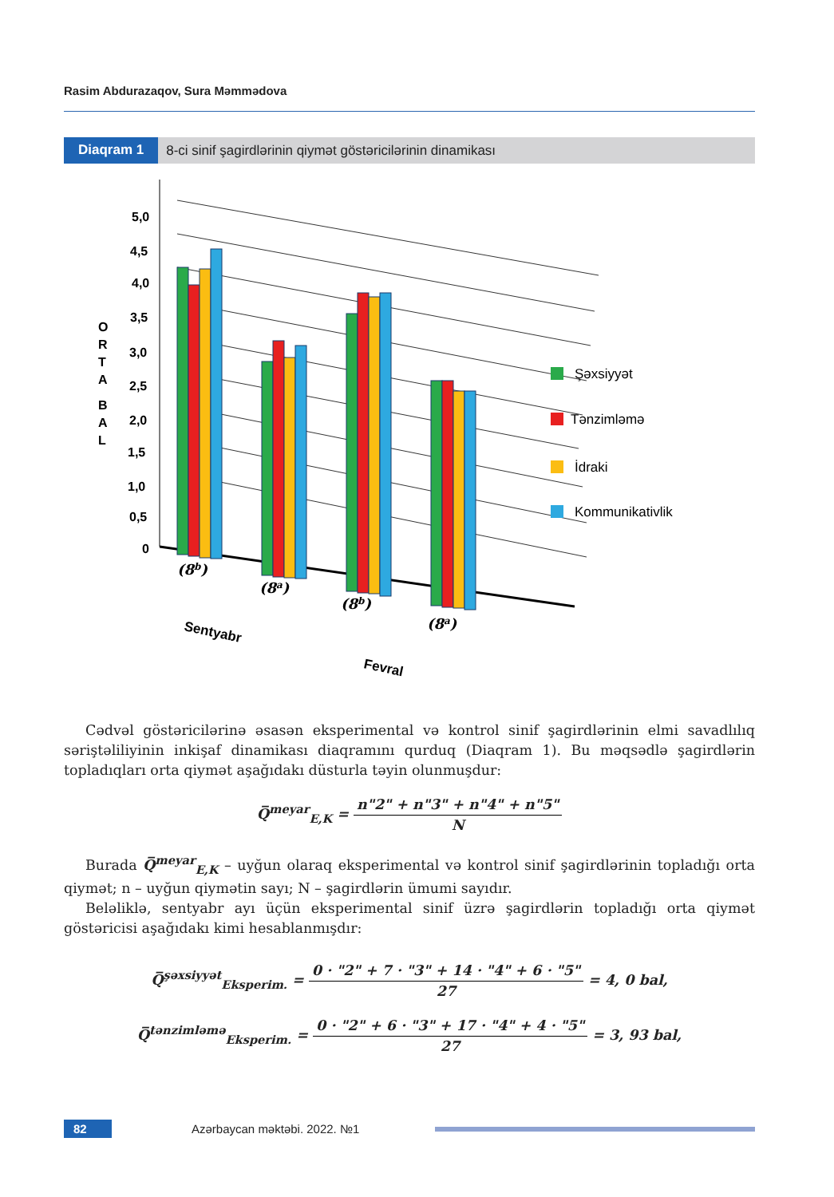Rasim Abdurazaqov, Sura Məmmədova
Diaqram 1 8-ci sinif şagirdlərinin qiymət göstəricilərinin dinamikası
5,0
4,5
4,0
3,5
3,0
2,5
2,0
1,5
1,0
0,5
0
O
R
T
A
B
A
L
(8b)
(8a)
(8b)
(8a)
Sentyabr
Fevral
Şəxsiyyət
Tənzimləmə
İdraki
Kommunikativlik
Cədvəl göstəricilərinə əsasən eksperimental və kontrol sinif şagirdlərinin elmi savadlılıq səriştəliliyinin inkişaf dinamikası diaqramını qurduq (Diaqram 1). Bu məqsədlə şagirdlərin topladıqları orta qiymət aşağıdakı düsturla təyin olunmuşdur:
Q̅<sup>meyar</sup><sub>E,K</sub> = n"2" + n"3" + n"4" + n"5" N
Burada Q̅<sup>meyar</sup><sub>E,K</sub> – uyğun olaraq eksperimental və kontrol sinif şagirdlərinin topladığı orta qiymət; n – uyğun qiymətin sayı; N – şagirdlərin ümumi sayıdır.
Beləliklə, sentyabr ayı üçün eksperimental sinif üzrə şagirdlərin topladığı orta qiymət göstəricisi aşağıdakı kimi hesablanmışdır:
Q̅<sup>şəxsiyyət</sup><sub>Eksperim.</sub> = 0 · "2" + 7 · "3" + 14 · "4" + 6 · "5" 27 = 4, 0 bal,
Q̅<sup>tənzimləmə</sup><sub>Eksperim.</sub> = 0 · "2" + 6 · "3" + 17 · "4" + 4 · "5" 27 = 3, 93 bal,
82 Azərbaycan məktəbi. 2022. №1